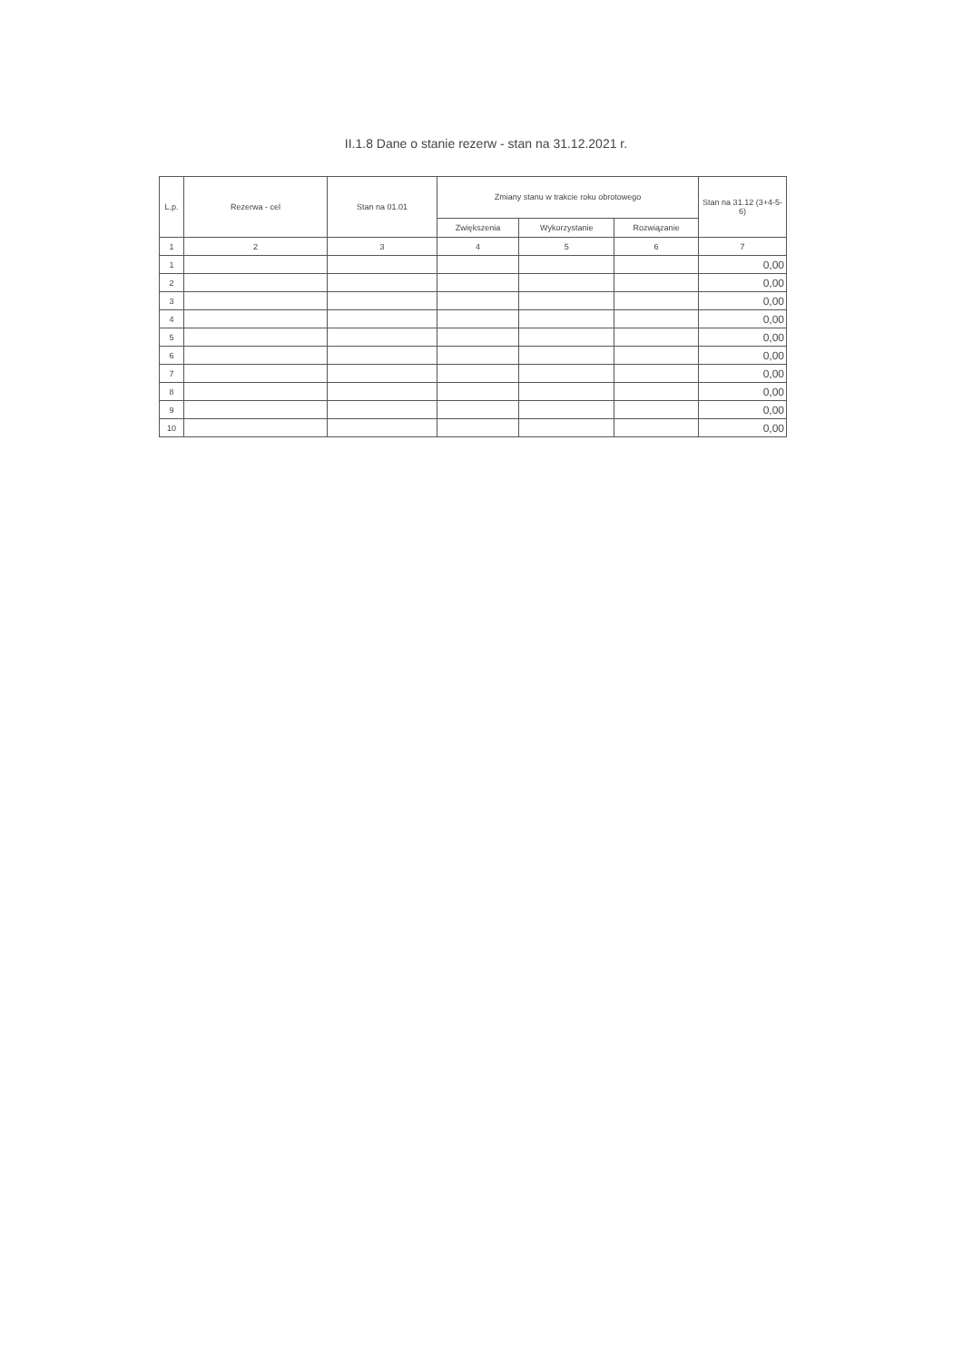II.1.8 Dane o stanie rezerw - stan na 31.12.2021 r.
| L.p. | Rezerwa - cel | Stan na 01.01 | Zmiany stanu w trakcie roku obrotowego | | | Stan na 31.12 (3+4-5-6) |
| --- | --- | --- | --- | --- | --- | --- |
| | | | Zwiększenia | Wykorzystanie | Rozwiązanie | |
| 1 | 2 | 3 | 4 | 5 | 6 | 7 |
| 1 | | | | | | 0,00 |
| 2 | | | | | | 0,00 |
| 3 | | | | | | 0,00 |
| 4 | | | | | | 0,00 |
| 5 | | | | | | 0,00 |
| 6 | | | | | | 0,00 |
| 7 | | | | | | 0,00 |
| 8 | | | | | | 0,00 |
| 9 | | | | | | 0,00 |
| 10 | | | | | | 0,00 |